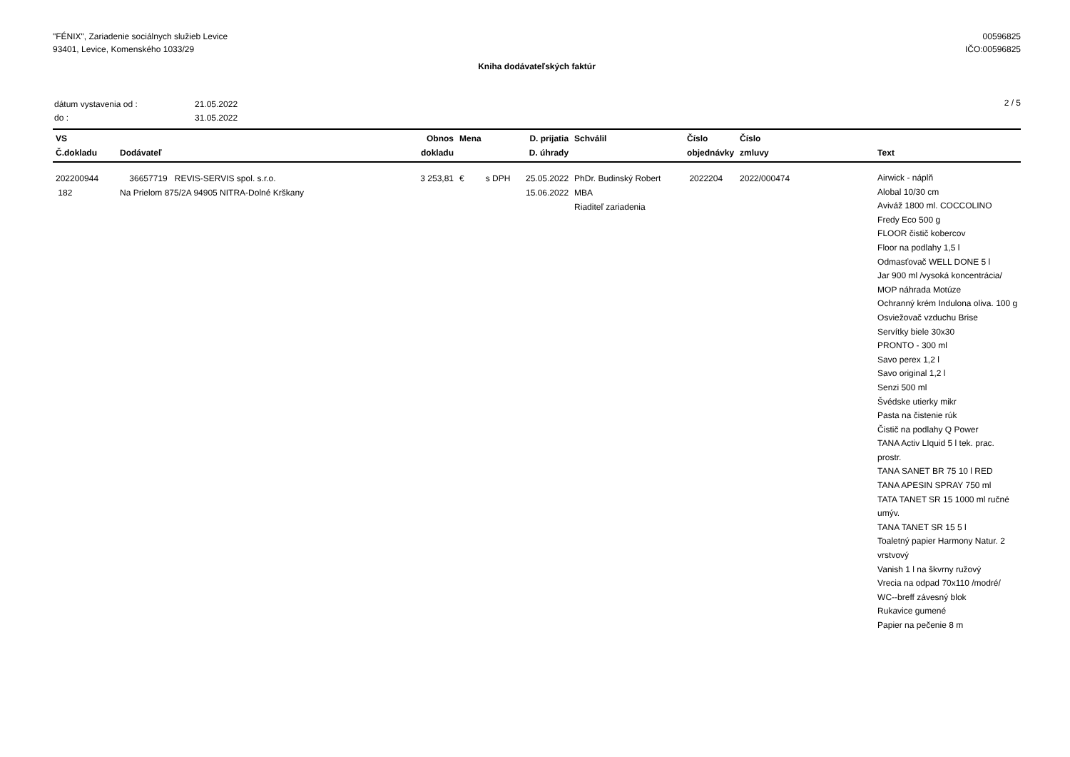"FÉNIX", Zariadenie sociálnych služieb Levice
93401, Levice, Komenského 1033/29
00596825
IČO:00596825
Kniha dodávateľských faktúr
| dátum vystavenia od : | 21.05.2022 |
| do : | 31.05.2022 |
2 / 5
| VS Č.dokladu | Dodávateľ | Obnos dokladu | Mena | D. prijatia D. úhrady | Schválil | Číslo objednávky | Číslo zmluvy | Text |
| --- | --- | --- | --- | --- | --- | --- | --- | --- |
| 202200944 182 | 36657719 REVIS-SERVIS spol. s.r.o. Na Prielom 875/2A 94905 NITRA-Dolné Krškany | 3 253,81 | € s DPH | 25.05.2022 15.06.2022 | PhDr. Budinský Robert MBA Riaditeľ zariadenia | 2022204 | 2022/000474 | Airwick - náplň Alobal 10/30 cm Aviváž 1800 ml. COCCOLINO Fredy Eco 500 g FLOOR čistič kobercov Floor na podlahy 1,5 l Odmasťovač WELL DONE 5 l Jar 900 ml /vysoká koncentrácia/ MOP náhrada Motúze Ochranný krém Indulona oliva. 100 g Osviežovač vzduchu Brise Servítky biele 30x30 PRONTO - 300 ml Savo perex 1,2 l Savo original 1,2 l Senzi 500 ml Švédske utierky mikr Pasta na čistenie rúk Čistič na podlahy Q Power TANA Activ LIquid 5 l tek. prac. prostr. TANA SANET BR 75 10 l RED TANA APESIN SPRAY 750 ml TATA TANET SR 15 1000 ml ručné umýv. TANA TANET SR 15 5 l Toaletný papier Harmony Natur. 2 vrstvový Vanish 1 l na škvrny ružový Vrecia na odpad 70x110 /modré/ WC--breff závesný blok Rukavice gumené Papier na pečenie 8 m |